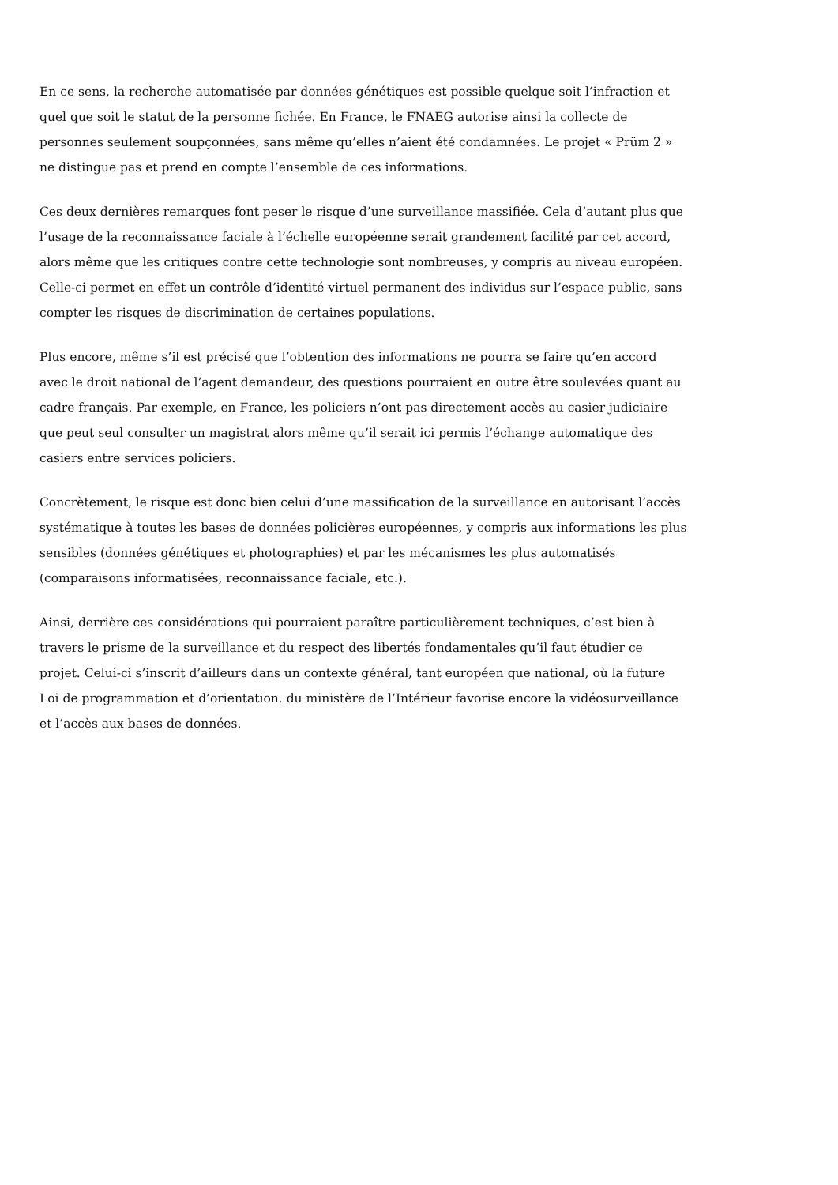En ce sens, la recherche automatisée par données génétiques est possible quelque soit l’infraction et quel que soit le statut de la personne fichée. En France, le FNAEG autorise ainsi la collecte de personnes seulement soupçonnées, sans même qu’elles n’aient été condamnées. Le projet « Prüm 2 » ne distingue pas et prend en compte l’ensemble de ces informations.
Ces deux dernières remarques font peser le risque d’une surveillance massifiée. Cela d’autant plus que l’usage de la reconnaissance faciale à l’échelle européenne serait grandement facilité par cet accord, alors même que les critiques contre cette technologie sont nombreuses, y compris au niveau européen. Celle-ci permet en effet un contrôle d’identité virtuel permanent des individus sur l’espace public, sans compter les risques de discrimination de certaines populations.
Plus encore, même s’il est précisé que l’obtention des informations ne pourra se faire qu’en accord avec le droit national de l’agent demandeur, des questions pourraient en outre être soulevées quant au cadre français. Par exemple, en France, les policiers n’ont pas directement accès au casier judiciaire que peut seul consulter un magistrat alors même qu’il serait ici permis l’échange automatique des casiers entre services policiers.
Concrètement, le risque est donc bien celui d’une massification de la surveillance en autorisant l’accès systématique à toutes les bases de données policières européennes, y compris aux informations les plus sensibles (données génétiques et photographies) et par les mécanismes les plus automatisés (comparaisons informatisées, reconnaissance faciale, etc.).
Ainsi, derrière ces considérations qui pourraient paraître particulièrement techniques, c’est bien à travers le prisme de la surveillance et du respect des libertés fondamentales qu’il faut étudier ce projet. Celui-ci s’inscrit d’ailleurs dans un contexte général, tant européen que national, où la future Loi de programmation et d’orientation. du ministère de l’Intérieur favorise encore la vidéosurveillance et l’accès aux bases de données.